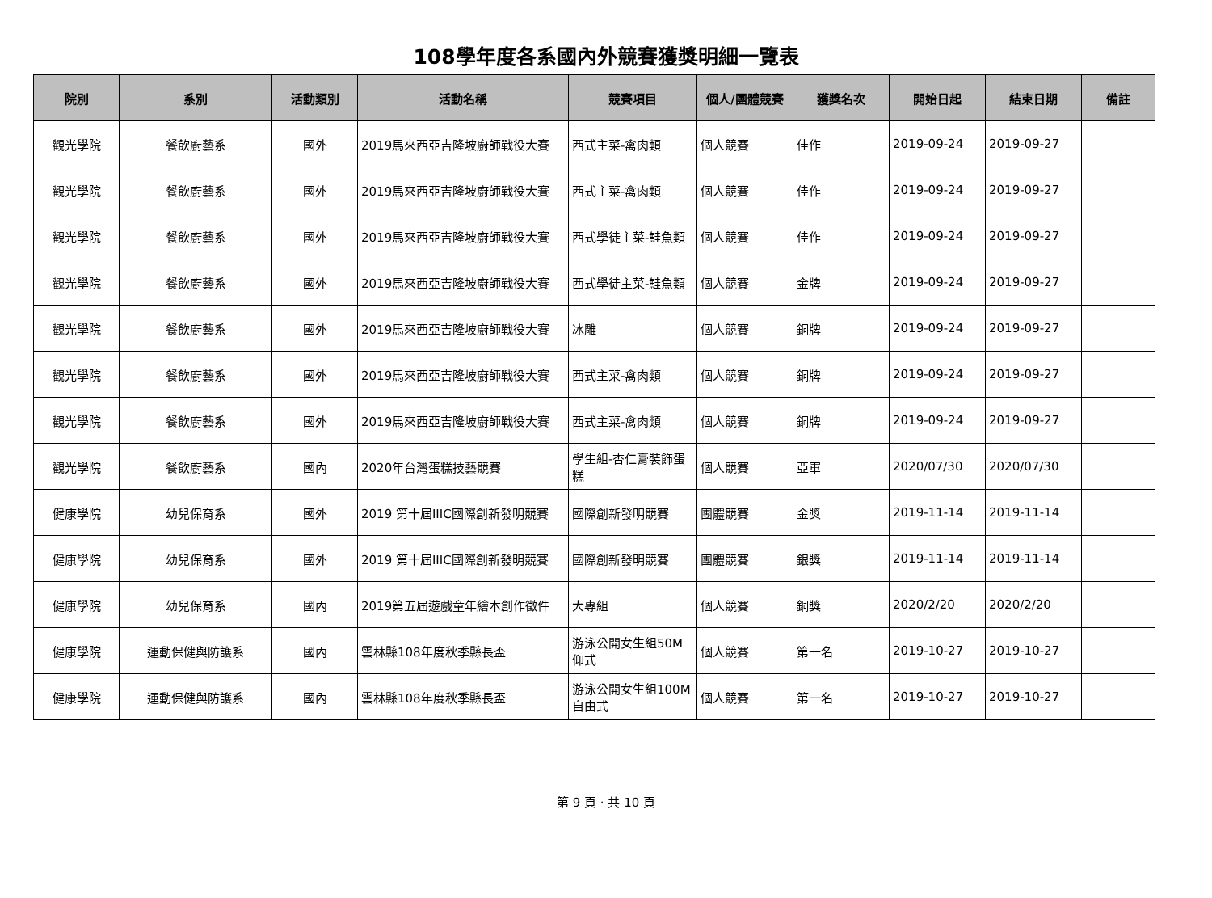108學年度各系國內外競賽獲獎明細一覽表
| 院別 | 系別 | 活動類別 | 活動名稱 | 競賽項目 | 個人/團體競賽 | 獲獎名次 | 開始日起 | 結束日期 | 備註 |
| --- | --- | --- | --- | --- | --- | --- | --- | --- | --- |
| 觀光學院 | 餐飲廚藝系 | 國外 | 2019馬來西亞吉隆坡廚師戰役大賽 | 西式主菜-禽肉類 | 個人競賽 | 佳作 | 2019-09-24 | 2019-09-27 | |
| 觀光學院 | 餐飲廚藝系 | 國外 | 2019馬來西亞吉隆坡廚師戰役大賽 | 西式主菜-禽肉類 | 個人競賽 | 佳作 | 2019-09-24 | 2019-09-27 | |
| 觀光學院 | 餐飲廚藝系 | 國外 | 2019馬來西亞吉隆坡廚師戰役大賽 | 西式學徒主菜-鮭魚類 | 個人競賽 | 佳作 | 2019-09-24 | 2019-09-27 | |
| 觀光學院 | 餐飲廚藝系 | 國外 | 2019馬來西亞吉隆坡廚師戰役大賽 | 西式學徒主菜-鮭魚類 | 個人競賽 | 金牌 | 2019-09-24 | 2019-09-27 | |
| 觀光學院 | 餐飲廚藝系 | 國外 | 2019馬來西亞吉隆坡廚師戰役大賽 | 冰雕 | 個人競賽 | 銅牌 | 2019-09-24 | 2019-09-27 | |
| 觀光學院 | 餐飲廚藝系 | 國外 | 2019馬來西亞吉隆坡廚師戰役大賽 | 西式主菜-禽肉類 | 個人競賽 | 銅牌 | 2019-09-24 | 2019-09-27 | |
| 觀光學院 | 餐飲廚藝系 | 國外 | 2019馬來西亞吉隆坡廚師戰役大賽 | 西式主菜-禽肉類 | 個人競賽 | 銅牌 | 2019-09-24 | 2019-09-27 | |
| 觀光學院 | 餐飲廚藝系 | 國內 | 2020年台灣蛋糕技藝競賽 | 學生組-杏仁膏裝飾蛋糕 | 個人競賽 | 亞軍 | 2020/07/30 | 2020/07/30 | |
| 健康學院 | 幼兒保育系 | 國外 | 2019 第十屆IIIC國際創新發明競賽 | 國際創新發明競賽 | 團體競賽 | 金獎 | 2019-11-14 | 2019-11-14 | |
| 健康學院 | 幼兒保育系 | 國外 | 2019 第十屆IIIC國際創新發明競賽 | 國際創新發明競賽 | 團體競賽 | 銀獎 | 2019-11-14 | 2019-11-14 | |
| 健康學院 | 幼兒保育系 | 國內 | 2019第五屆遊戲童年繪本創作徵件 | 大專組 | 個人競賽 | 銅獎 | 2020/2/20 | 2020/2/20 | |
| 健康學院 | 運動保健與防護系 | 國內 | 雲林縣108年度秋季縣長盃 | 游泳公開女生組50M仰式 | 個人競賽 | 第一名 | 2019-10-27 | 2019-10-27 | |
| 健康學院 | 運動保健與防護系 | 國內 | 雲林縣108年度秋季縣長盃 | 游泳公開女生組100M自由式 | 個人競賽 | 第一名 | 2019-10-27 | 2019-10-27 | |
第 9 頁 · 共 10 頁